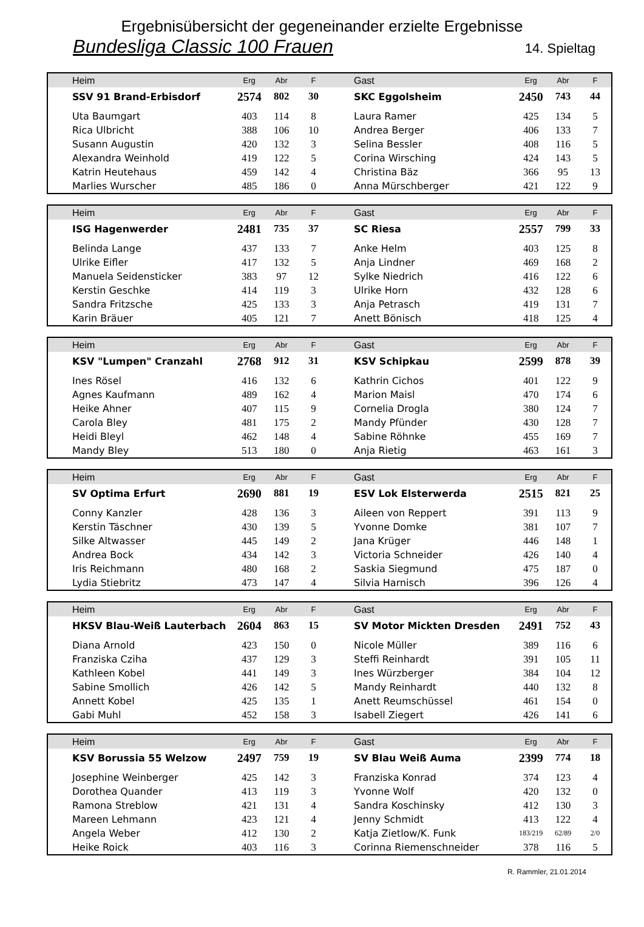Ergebnisübersicht der gegeneinander erzielte Ergebnisse
Bundesliga Classic 100 Frauen 14. Spieltag
| Heim | Erg | Abr | F | Gast | Erg | Abr | F |
| --- | --- | --- | --- | --- | --- | --- | --- |
| SSV 91 Brand-Erbisdorf | 2574 | 802 | 30 | SKC Eggolsheim | 2450 | 743 | 44 |
| Uta Baumgart | 403 | 114 | 8 | Laura Ramer | 425 | 134 | 5 |
| Rica Ulbricht | 388 | 106 | 10 | Andrea Berger | 406 | 133 | 7 |
| Susann Augustin | 420 | 132 | 3 | Selina Bessler | 408 | 116 | 5 |
| Alexandra Weinhold | 419 | 122 | 5 | Corina Wirsching | 424 | 143 | 5 |
| Katrin Heutehaus | 459 | 142 | 4 | Christina Bäz | 366 | 95 | 13 |
| Marlies Wurscher | 485 | 186 | 0 | Anna Mürschberger | 421 | 122 | 9 |
| Heim | Erg | Abr | F | Gast | Erg | Abr | F |
| --- | --- | --- | --- | --- | --- | --- | --- |
| ISG Hagenwerder | 2481 | 735 | 37 | SC Riesa | 2557 | 799 | 33 |
| Belinda Lange | 437 | 133 | 7 | Anke Helm | 403 | 125 | 8 |
| Ulrike Eifler | 417 | 132 | 5 | Anja Lindner | 469 | 168 | 2 |
| Manuela Seidensticker | 383 | 97 | 12 | Sylke Niedrich | 416 | 122 | 6 |
| Kerstin Geschke | 414 | 119 | 3 | Ulrike Horn | 432 | 128 | 6 |
| Sandra Fritzsche | 425 | 133 | 3 | Anja Petrasch | 419 | 131 | 7 |
| Karin Bräuer | 405 | 121 | 7 | Anett Bönisch | 418 | 125 | 4 |
| Heim | Erg | Abr | F | Gast | Erg | Abr | F |
| --- | --- | --- | --- | --- | --- | --- | --- |
| KSV "Lumpen" Cranzahl | 2768 | 912 | 31 | KSV Schipkau | 2599 | 878 | 39 |
| Ines Rösel | 416 | 132 | 6 | Kathrin Cichos | 401 | 122 | 9 |
| Agnes Kaufmann | 489 | 162 | 4 | Marion Maisl | 470 | 174 | 6 |
| Heike Ahner | 407 | 115 | 9 | Cornelia Drogla | 380 | 124 | 7 |
| Carola Bley | 481 | 175 | 2 | Mandy Pfünder | 430 | 128 | 7 |
| Heidi Bleyl | 462 | 148 | 4 | Sabine Röhnke | 455 | 169 | 7 |
| Mandy Bley | 513 | 180 | 0 | Anja Rietig | 463 | 161 | 3 |
| Heim | Erg | Abr | F | Gast | Erg | Abr | F |
| --- | --- | --- | --- | --- | --- | --- | --- |
| SV Optima Erfurt | 2690 | 881 | 19 | ESV Lok Elsterwerda | 2515 | 821 | 25 |
| Conny Kanzler | 428 | 136 | 3 | Aileen von Reppert | 391 | 113 | 9 |
| Kerstin Täschner | 430 | 139 | 5 | Yvonne Domke | 381 | 107 | 7 |
| Silke Altwasser | 445 | 149 | 2 | Jana Krüger | 446 | 148 | 1 |
| Andrea Bock | 434 | 142 | 3 | Victoria Schneider | 426 | 140 | 4 |
| Iris Reichmann | 480 | 168 | 2 | Saskia Siegmund | 475 | 187 | 0 |
| Lydia Stiebritz | 473 | 147 | 4 | Silvia Harnisch | 396 | 126 | 4 |
| Heim | Erg | Abr | F | Gast | Erg | Abr | F |
| --- | --- | --- | --- | --- | --- | --- | --- |
| HKSV Blau-Weiß Lauterbach | 2604 | 863 | 15 | SV Motor Mickten Dresden | 2491 | 752 | 43 |
| Diana Arnold | 423 | 150 | 0 | Nicole Müller | 389 | 116 | 6 |
| Franziska Cziha | 437 | 129 | 3 | Steffi Reinhardt | 391 | 105 | 11 |
| Kathleen Kobel | 441 | 149 | 3 | Ines Würzberger | 384 | 104 | 12 |
| Sabine Smollich | 426 | 142 | 5 | Mandy Reinhardt | 440 | 132 | 8 |
| Annett Kobel | 425 | 135 | 1 | Anett Reumschüssel | 461 | 154 | 0 |
| Gabi Muhl | 452 | 158 | 3 | Isabell Ziegert | 426 | 141 | 6 |
| Heim | Erg | Abr | F | Gast | Erg | Abr | F |
| --- | --- | --- | --- | --- | --- | --- | --- |
| KSV Borussia 55 Welzow | 2497 | 759 | 19 | SV Blau Weiß Auma | 2399 | 774 | 18 |
| Josephine Weinberger | 425 | 142 | 3 | Franziska Konrad | 374 | 123 | 4 |
| Dorothea Quander | 413 | 119 | 3 | Yvonne Wolf | 420 | 132 | 0 |
| Ramona Streblow | 421 | 131 | 4 | Sandra Koschinsky | 412 | 130 | 3 |
| Mareen Lehmann | 423 | 121 | 4 | Jenny Schmidt | 413 | 122 | 4 |
| Angela Weber | 412 | 130 | 2 | Katja Zietlow/K. Funk | 183/219 | 62/89 | 2/0 |
| Heike Roick | 403 | 116 | 3 | Corinna Riemenschneider | 378 | 116 | 5 |
R. Rammler, 21.01.2014